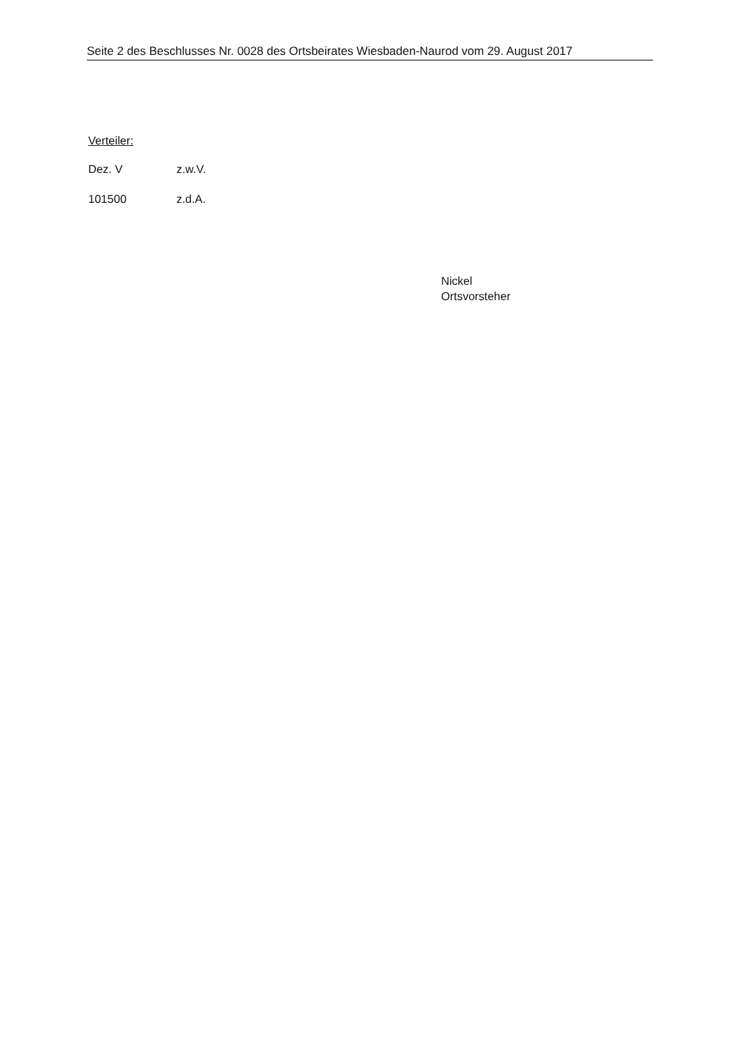Seite 2 des Beschlusses Nr. 0028 des Ortsbeirates Wiesbaden-Naurod vom 29. August 2017
Verteiler:
Dez. V z.w.V.
101500 z.d.A.
Nickel
Ortsvorsteher